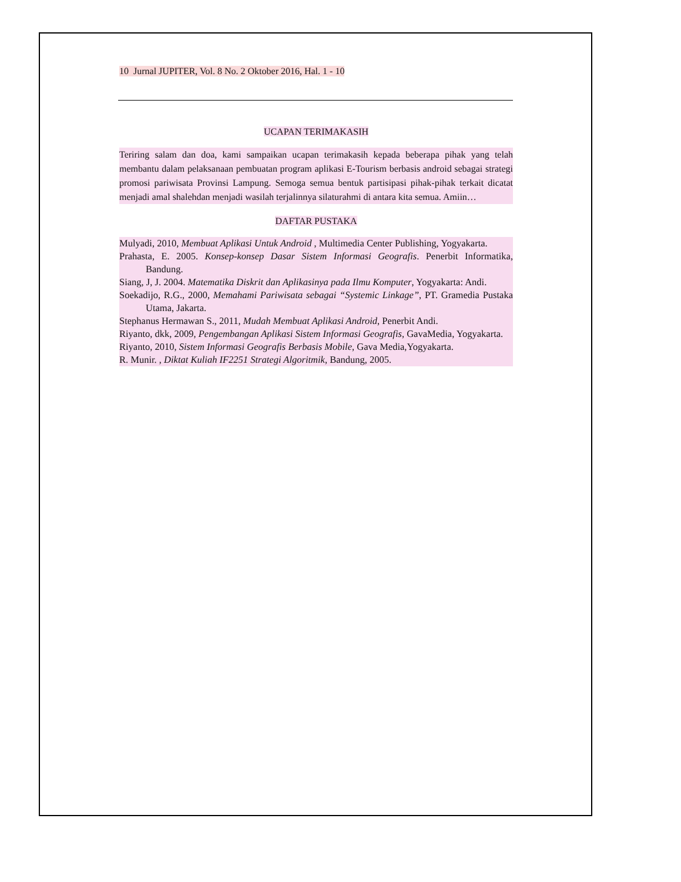10 Jurnal JUPITER, Vol. 8 No. 2 Oktober 2016, Hal. 1 - 10
UCAPAN TERIMAKASIH
Teriring salam dan doa, kami sampaikan ucapan terimakasih kepada beberapa pihak yang telah membantu dalam pelaksanaan pembuatan program aplikasi E-Tourism berbasis android sebagai strategi promosi pariwisata Provinsi Lampung. Semoga semua bentuk partisipasi pihak-pihak terkait dicatat menjadi amal shalehdan menjadi wasilah terjalinnya silaturahmi di antara kita semua. Amiin…
DAFTAR PUSTAKA
Mulyadi, 2010, Membuat Aplikasi Untuk Android , Multimedia Center Publishing, Yogyakarta.
Prahasta, E. 2005. Konsep-konsep Dasar Sistem Informasi Geografis. Penerbit Informatika, Bandung.
Siang, J, J. 2004. Matematika Diskrit dan Aplikasinya pada Ilmu Komputer, Yogyakarta: Andi.
Soekadijo, R.G., 2000, Memahami Pariwisata sebagai “Systemic Linkage”, PT. Gramedia Pustaka Utama, Jakarta.
Stephanus Hermawan S., 2011, Mudah Membuat Aplikasi Android, Penerbit Andi.
Riyanto, dkk, 2009, Pengembangan Aplikasi Sistem Informasi Geografis, GavaMedia, Yogyakarta.
Riyanto, 2010, Sistem Informasi Geografis Berbasis Mobile, Gava Media,Yogyakarta.
R. Munir. , Diktat Kuliah IF2251 Strategi Algoritmik, Bandung, 2005.